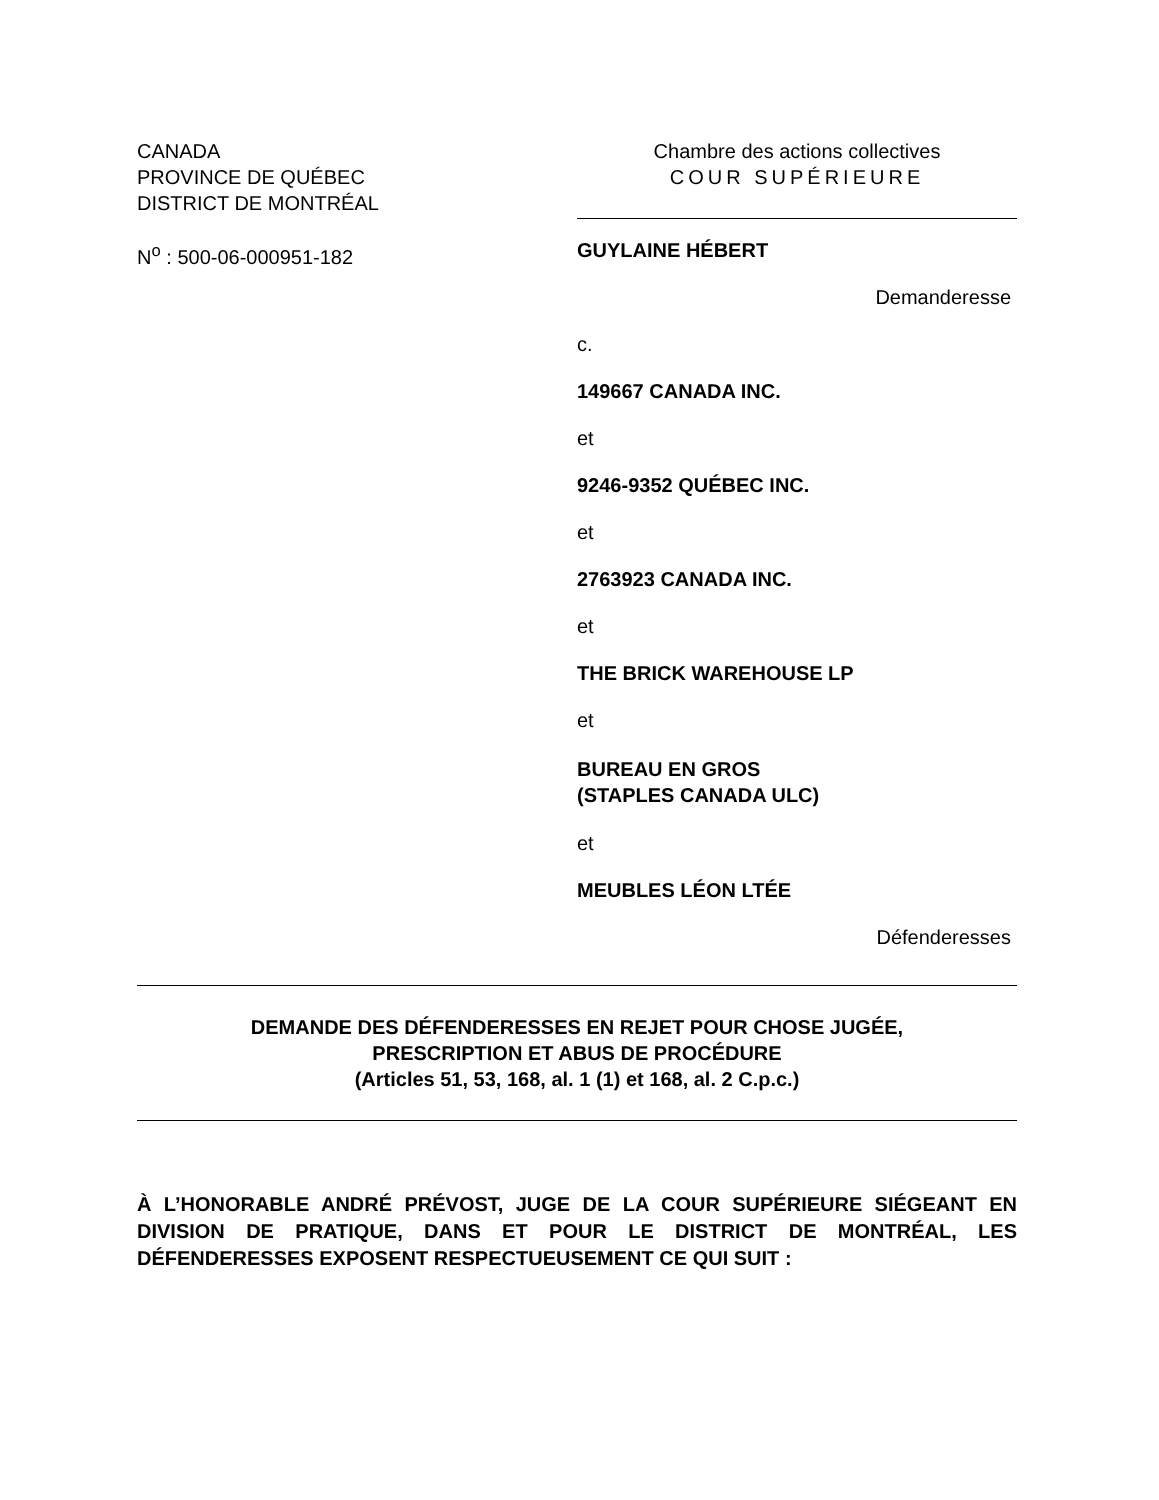CANADA
PROVINCE DE QUÉBEC
DISTRICT DE MONTRÉAL
N<sup>o</sup> : 500-06-000951-182
Chambre des actions collectives
COUR SUPÉRIEURE
GUYLAINE HÉBERT
Demanderesse
c.
149667 CANADA INC.
et
9246-9352 QUÉBEC INC.
et
2763923 CANADA INC.
et
THE BRICK WAREHOUSE LP
et
BUREAU EN GROS
(STAPLES CANADA ULC)
et
MEUBLES LÉON LTÉE
Défenderesses
DEMANDE DES DÉFENDERESSES EN REJET POUR CHOSE JUGÉE,
PRESCRIPTION ET ABUS DE PROCÉDURE
(Articles 51, 53, 168, al. 1 (1) et 168, al. 2 C.p.c.)
À L’HONORABLE ANDRÉ PRÉVOST, JUGE DE LA COUR SUPÉRIEURE SIÉGEANT EN DIVISION DE PRATIQUE, DANS ET POUR LE DISTRICT DE MONTRÉAL, LES DÉFENDERESSES EXPOSENT RESPECTUEUSEMENT CE QUI SUIT :